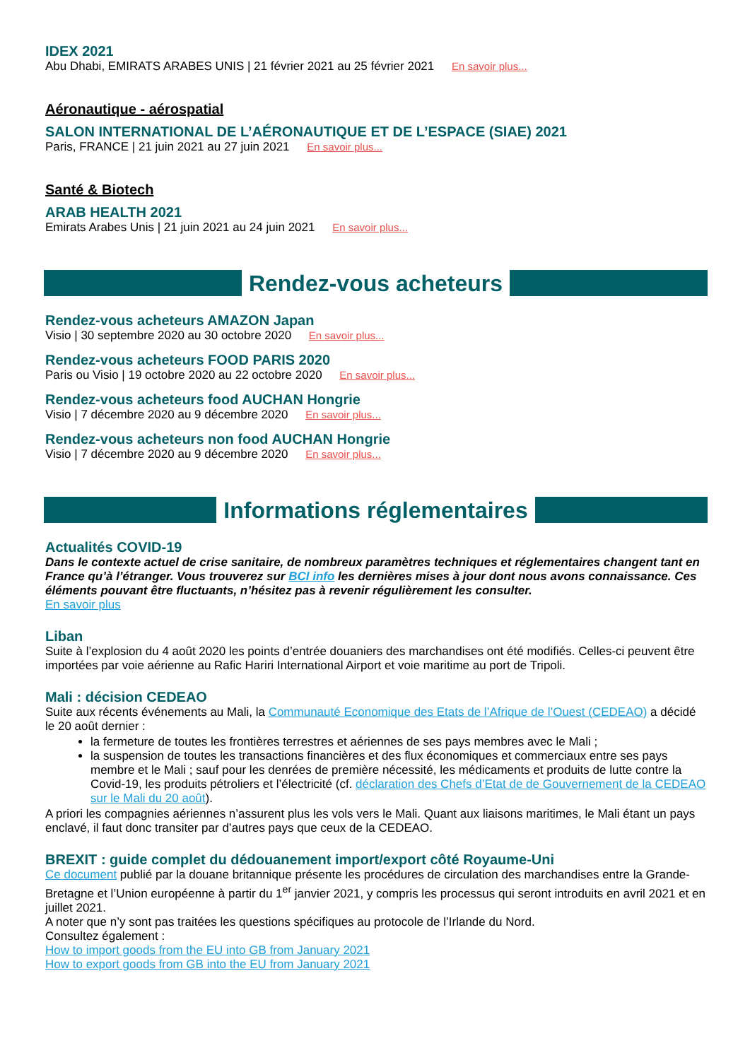IDEX 2021
Abu Dhabi, EMIRATS ARABES UNIS | 21 février 2021 au 25 février 2021 En savoir plus...
Aéronautique - aérospatial
SALON INTERNATIONAL DE L’AÉRONAUTIQUE ET DE L’ESPACE (SIAE) 2021
Paris, FRANCE | 21 juin 2021 au 27 juin 2021 En savoir plus...
Santé & Biotech
ARAB HEALTH 2021
Emirats Arabes Unis | 21 juin 2021 au 24 juin 2021 En savoir plus...
Rendez-vous acheteurs
Rendez-vous acheteurs AMAZON Japan
Visio | 30 septembre 2020 au 30 octobre 2020 En savoir plus...
Rendez-vous acheteurs FOOD PARIS 2020
Paris ou Visio | 19 octobre 2020 au 22 octobre 2020 En savoir plus...
Rendez-vous acheteurs food AUCHAN Hongrie
Visio | 7 décembre 2020 au 9 décembre 2020 En savoir plus...
Rendez-vous acheteurs non food AUCHAN Hongrie
Visio | 7 décembre 2020 au 9 décembre 2020 En savoir plus...
Informations réglementaires
Actualités COVID-19
Dans le contexte actuel de crise sanitaire, de nombreux paramètres techniques et réglementaires changent tant en France qu’à l’étranger. Vous trouverez sur BCI info les dernières mises à jour dont nous avons connaissance. Ces éléments pouvant être fluctuants, n’hésitez pas à revenir régulièrement les consulter.
En savoir plus
Liban
Suite à l’explosion du 4 août 2020 les points d’entrée douaniers des marchandises ont été modifiés. Celles-ci peuvent être importées par voie aérienne au Rafic Hariri International Airport et voie maritime au port de Tripoli.
Mali : décision CEDEAO
Suite aux récents événements au Mali, la Communauté Economique des Etats de l’Afrique de l’Ouest (CEDEAO) a décidé le 20 août dernier :
la fermeture de toutes les frontières terrestres et aériennes de ses pays membres avec le Mali ;
la suspension de toutes les transactions financières et des flux économiques et commerciaux entre ses pays membre et le Mali ; sauf pour les denrées de première nécessité, les médicaments et produits de lutte contre la Covid-19, les produits pétroliers et l’électricité (cf. déclaration des Chefs d’Etat de de Gouvernement de la CEDEAO sur le Mali du 20 août).
A priori les compagnies aériennes n’assurent plus les vols vers le Mali. Quant aux liaisons maritimes, le Mali étant un pays enclavé, il faut donc transiter par d’autres pays que ceux de la CEDEAO.
BREXIT : guide complet du dédouanement import/export côté Royaume-Uni
Ce document publié par la douane britannique présente les procédures de circulation des marchandises entre la Grande-Bretagne et l’Union européenne à partir du 1<sup>er</sup> janvier 2021, y compris les processus qui seront introduits en avril 2021 et en juillet 2021.
A noter que n’y sont pas traitées les questions spécifiques au protocole de l’Irlande du Nord.
Consultez également :
How to import goods from the EU into GB from January 2021
How to export goods from GB into the EU from January 2021